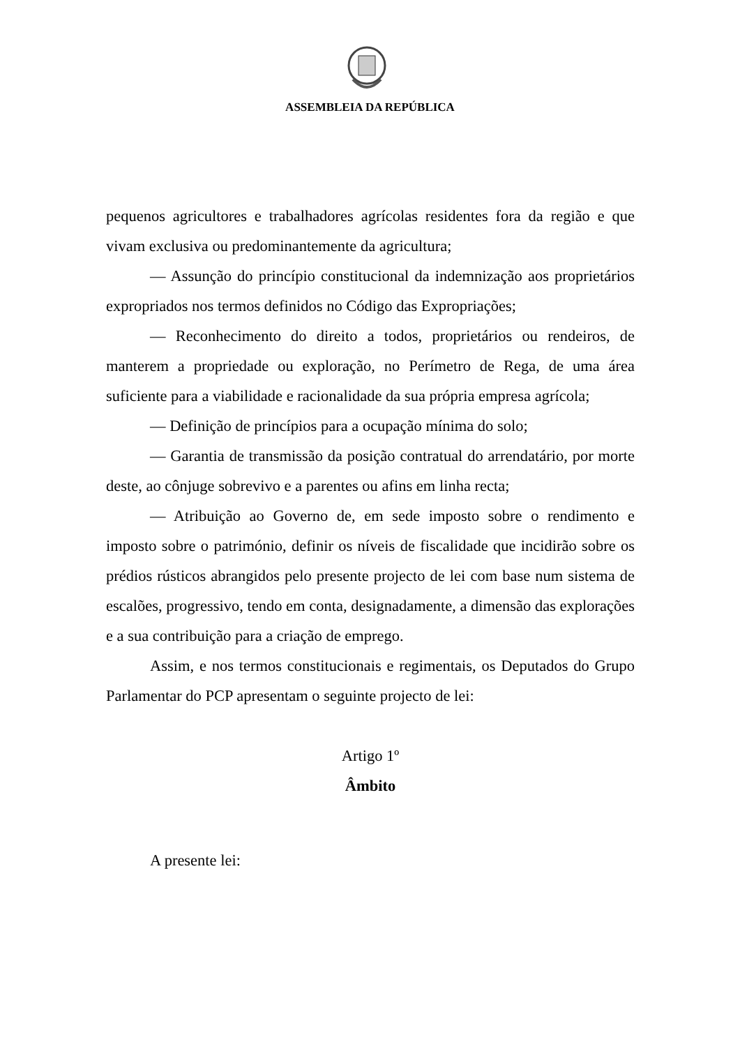ASSEMBLEIA DA REPÚBLICA
pequenos agricultores e trabalhadores agrícolas residentes fora da região e que vivam exclusiva ou predominantemente da agricultura;
— Assunção do princípio constitucional da indemnização aos proprietários expropriados nos termos definidos no Código das Expropriações;
— Reconhecimento do direito a todos, proprietários ou rendeiros, de manterem a propriedade ou exploração, no Perímetro de Rega, de uma área suficiente para a viabilidade e racionalidade da sua própria empresa agrícola;
— Definição de princípios para a ocupação mínima do solo;
— Garantia de transmissão da posição contratual do arrendatário, por morte deste, ao cônjuge sobrevivo e a parentes ou afins em linha recta;
— Atribuição ao Governo de, em sede imposto sobre o rendimento e imposto sobre o património, definir os níveis de fiscalidade que incidirão sobre os prédios rústicos abrangidos pelo presente projecto de lei com base num sistema de escalões, progressivo, tendo em conta, designadamente, a dimensão das explorações e a sua contribuição para a criação de emprego.
Assim, e nos termos constitucionais e regimentais, os Deputados do Grupo Parlamentar do PCP apresentam o seguinte projecto de lei:
Artigo 1º
Âmbito
A presente lei: